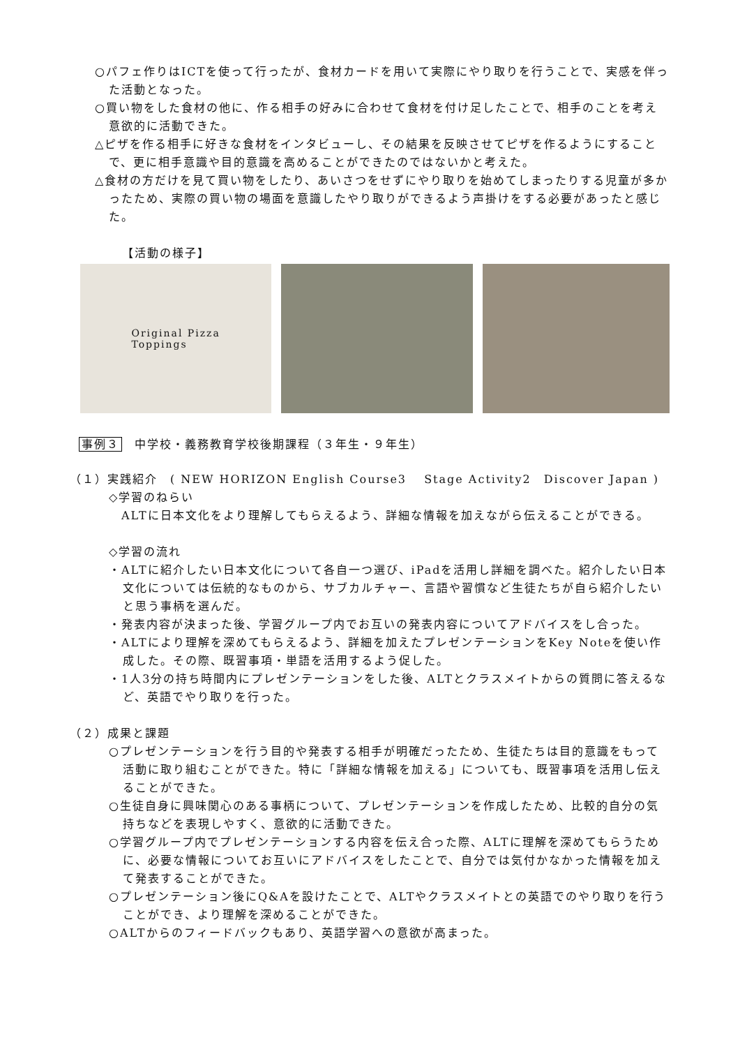○パフェ作りはICTを使って行ったが、食材カードを用いて実際にやり取りを行うことで、実感を伴った活動となった。
○買い物をした食材の他に、作る相手の好みに合わせて食材を付け足したことで、相手のことを考え意欲的に活動できた。
△ピザを作る相手に好きな食材をインタビューし、その結果を反映させてピザを作るようにすることで、更に相手意識や目的意識を高めることができたのではないかと考えた。
△食材の方だけを見て買い物をしたり、あいさつをせずにやり取りを始めてしまったりする児童が多かったため、実際の買い物の場面を意識したやり取りができるよう声掛けをする必要があったと感じた。
【活動の様子】
Original Pizza
Toppings
事例３　中学校・義務教育学校後期課程（３年生・９年生）
（１）実践紹介　( NEW HORIZON English Course3　 Stage Activity2　Discover Japan )
◇学習のねらい
　ALTに日本文化をより理解してもらえるよう、詳細な情報を加えながら伝えることができる。
◇学習の流れ
・ALTに紹介したい日本文化について各自一つ選び、iPadを活用し詳細を調べた。紹介したい日本文化については伝統的なものから、サブカルチャー、言語や習慣など生徒たちが自ら紹介したいと思う事柄を選んだ。
・発表内容が決まった後、学習グループ内でお互いの発表内容についてアドバイスをし合った。
・ALTにより理解を深めてもらえるよう、詳細を加えたプレゼンテーションをKey Noteを使い作成した。その際、既習事項・単語を活用するよう促した。
・1人3分の持ち時間内にプレゼンテーションをした後、ALTとクラスメイトからの質問に答えるなど、英語でやり取りを行った。
（２）成果と課題
○プレゼンテーションを行う目的や発表する相手が明確だったため、生徒たちは目的意識をもって活動に取り組むことができた。特に「詳細な情報を加える」についても、既習事項を活用し伝えることができた。
○生徒自身に興味関心のある事柄について、プレゼンテーションを作成したため、比較的自分の気持ちなどを表現しやすく、意欲的に活動できた。
○学習グループ内でプレゼンテーションする内容を伝え合った際、ALTに理解を深めてもらうために、必要な情報についてお互いにアドバイスをしたことで、自分では気付かなかった情報を加えて発表することができた。
○プレゼンテーション後にQ&Aを設けたことで、ALTやクラスメイトとの英語でのやり取りを行うことができ、より理解を深めることができた。
○ALTからのフィードバックもあり、英語学習への意欲が高まった。